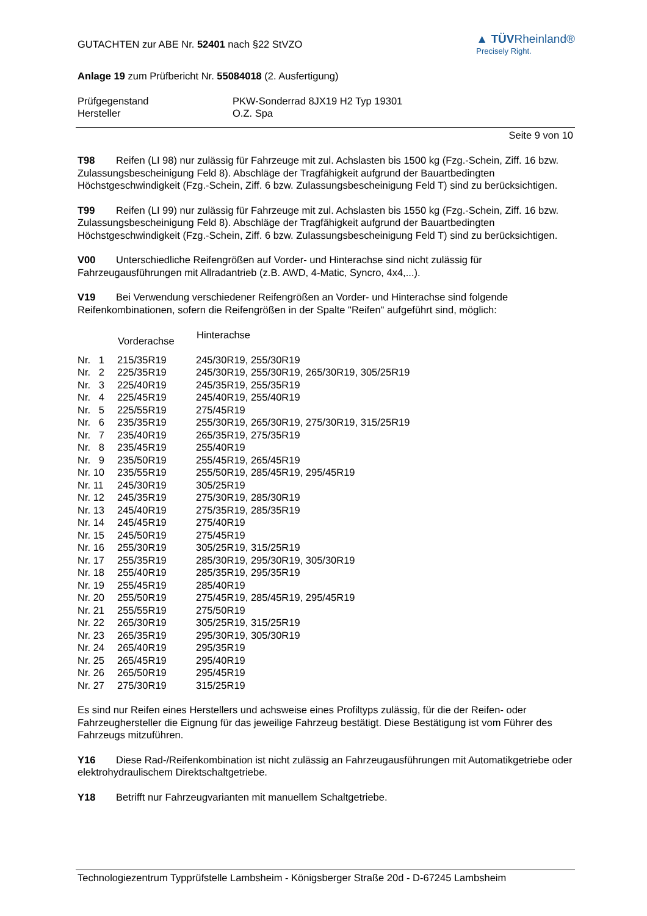GUTACHTEN zur ABE Nr. 52401 nach §22 StVZO
▲ TÜVRheinland®
Precisely Right.
Anlage 19 zum Prüfbericht Nr. 55084018 (2. Ausfertigung)
| Prüfgegenstand | PKW-Sonderrad 8JX19 H2 Typ 19301 |
| Hersteller | O.Z. Spa |
Seite 9 von 10
T98 Reifen (LI 98) nur zulässig für Fahrzeuge mit zul. Achslasten bis 1500 kg (Fzg.-Schein, Ziff. 16 bzw. Zulassungsbescheinigung Feld 8). Abschläge der Tragfähigkeit aufgrund der Bauartbedingten Höchstgeschwindigkeit (Fzg.-Schein, Ziff. 6 bzw. Zulassungsbescheinigung Feld T) sind zu berücksichtigen.
T99 Reifen (LI 99) nur zulässig für Fahrzeuge mit zul. Achslasten bis 1550 kg (Fzg.-Schein, Ziff. 16 bzw. Zulassungsbescheinigung Feld 8). Abschläge der Tragfähigkeit aufgrund der Bauartbedingten Höchstgeschwindigkeit (Fzg.-Schein, Ziff. 6 bzw. Zulassungsbescheinigung Feld T) sind zu berücksichtigen.
V00 Unterschiedliche Reifengrößen auf Vorder- und Hinterachse sind nicht zulässig für Fahrzeugausführungen mit Allradantrieb (z.B. AWD, 4-Matic, Syncro, 4x4,...).
V19 Bei Verwendung verschiedener Reifengrößen an Vorder- und Hinterachse sind folgende Reifenkombinationen, sofern die Reifengrößen in der Spalte "Reifen" aufgeführt sind, möglich:
| | Vorderachse | Hinterachse |
| --- | --- | --- |
| Nr. 1 | 215/35R19 | 245/30R19, 255/30R19 |
| Nr. 2 | 225/35R19 | 245/30R19, 255/30R19, 265/30R19, 305/25R19 |
| Nr. 3 | 225/40R19 | 245/35R19, 255/35R19 |
| Nr. 4 | 225/45R19 | 245/40R19, 255/40R19 |
| Nr. 5 | 225/55R19 | 275/45R19 |
| Nr. 6 | 235/35R19 | 255/30R19, 265/30R19, 275/30R19, 315/25R19 |
| Nr. 7 | 235/40R19 | 265/35R19, 275/35R19 |
| Nr. 8 | 235/45R19 | 255/40R19 |
| Nr. 9 | 235/50R19 | 255/45R19, 265/45R19 |
| Nr. 10 | 235/55R19 | 255/50R19, 285/45R19, 295/45R19 |
| Nr. 11 | 245/30R19 | 305/25R19 |
| Nr. 12 | 245/35R19 | 275/30R19, 285/30R19 |
| Nr. 13 | 245/40R19 | 275/35R19, 285/35R19 |
| Nr. 14 | 245/45R19 | 275/40R19 |
| Nr. 15 | 245/50R19 | 275/45R19 |
| Nr. 16 | 255/30R19 | 305/25R19, 315/25R19 |
| Nr. 17 | 255/35R19 | 285/30R19, 295/30R19, 305/30R19 |
| Nr. 18 | 255/40R19 | 285/35R19, 295/35R19 |
| Nr. 19 | 255/45R19 | 285/40R19 |
| Nr. 20 | 255/50R19 | 275/45R19, 285/45R19, 295/45R19 |
| Nr. 21 | 255/55R19 | 275/50R19 |
| Nr. 22 | 265/30R19 | 305/25R19, 315/25R19 |
| Nr. 23 | 265/35R19 | 295/30R19, 305/30R19 |
| Nr. 24 | 265/40R19 | 295/35R19 |
| Nr. 25 | 265/45R19 | 295/40R19 |
| Nr. 26 | 265/50R19 | 295/45R19 |
| Nr. 27 | 275/30R19 | 315/25R19 |
Es sind nur Reifen eines Herstellers und achsweise eines Profiltyps zulässig, für die der Reifen- oder Fahrzeughersteller die Eignung für das jeweilige Fahrzeug bestätigt. Diese Bestätigung ist vom Führer des Fahrzeugs mitzuführen.
Y16 Diese Rad-/Reifenkombination ist nicht zulässig an Fahrzeugausführungen mit Automatikgetriebe oder elektrohydraulischem Direktschaltgetriebe.
Y18 Betrifft nur Fahrzeugvarianten mit manuellem Schaltgetriebe.
Technologiezentrum Typprüfstelle Lambsheim - Königsberger Straße 20d - D-67245 Lambsheim